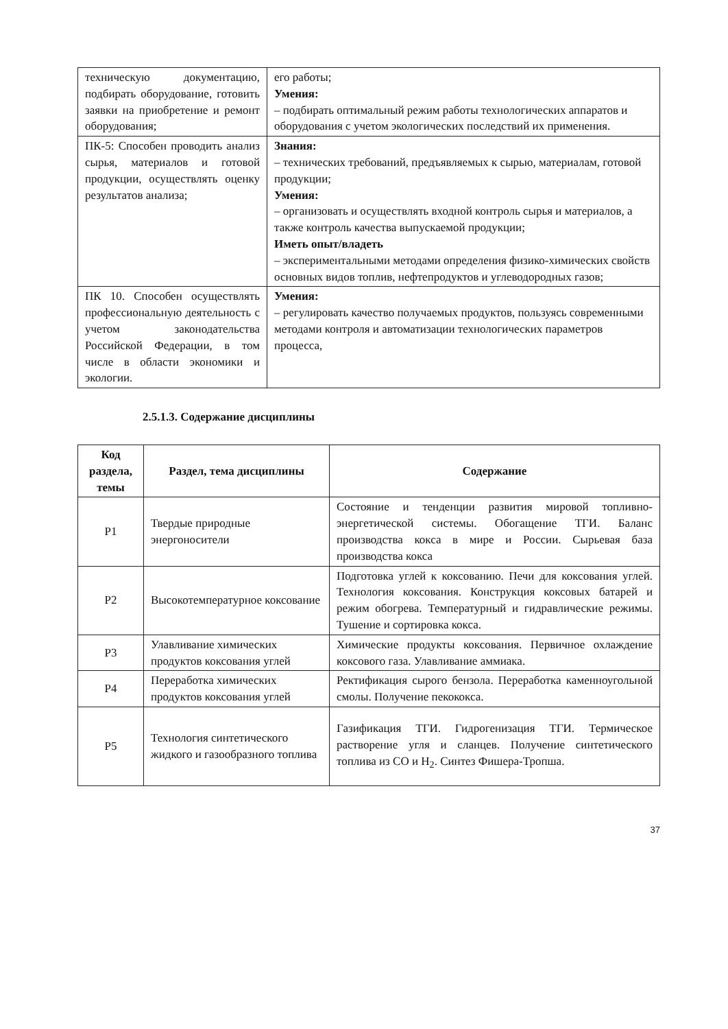| техническую документацию, подбирать оборудование, готовить заявки на приобретение и ремонт оборудования; | его работы; Умения: – подбирать оптимальный режим работы технологических аппаратов и оборудования с учетом экологических последствий их применения. |
| ПК-5: Способен проводить анализ сырья, материалов и готовой продукции, осуществлять оценку результатов анализа; | Знания: – технических требований, предъявляемых к сырью, материалам, готовой продукции; Умения: – организовать и осуществлять входной контроль сырья и материалов, а также контроль качества выпускаемой продукции; Иметь опыт/владеть – экспериментальными методами определения физико-химических свойств основных видов топлив, нефтепродуктов и углеводородных газов; |
| ПК 10. Способен осуществлять профессиональную деятельность с учетом законодательства Российской Федерации, в том числе в области экономики и экологии. | Умения: – регулировать качество получаемых продуктов, пользуясь современными методами контроля и автоматизации технологических параметров процесса, |
2.5.1.3. Содержание дисциплины
| Код раздела, темы | Раздел, тема дисциплины | Содержание |
| --- | --- | --- |
| Р1 | Твердые природные энергоносители | Состояние и тенденции развития мировой топливно-энергетической системы. Обогащение ТГИ. Баланс производства кокса в мире и России. Сырьевая база производства кокса |
| Р2 | Высокотемпературное коксование | Подготовка углей к коксованию. Печи для коксования углей. Технология коксования. Конструкция коксовых батарей и режим обогрева. Температурный и гидравлические режимы. Тушение и сортировка кокса. |
| Р3 | Улавливание химических продуктов коксования углей | Химические продукты коксования. Первичное охлаждение коксового газа. Улавливание аммиака. |
| Р4 | Переработка химических продуктов коксования углей | Ректификация сырого бензола. Переработка каменноугольной смолы. Получение пекококса. |
| Р5 | Технология синтетического жидкого и газообразного топлива | Газификация ТГИ. Гидрогенизация ТГИ. Термическое растворение угля и сланцев. Получение синтетического топлива из СО и Н<sub>2</sub>. Синтез Фишера-Тропша. |
37